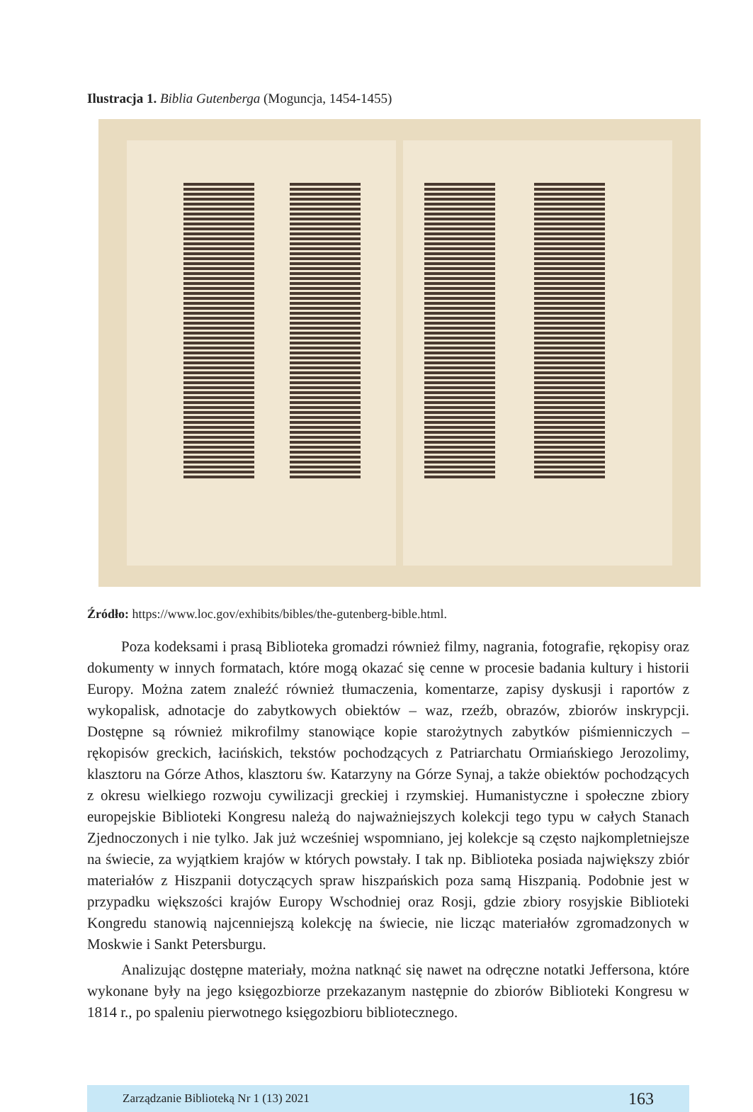Ilustracja 1. Biblia Gutenberga (Moguncja, 1454-1455)
Źródło: https://www.loc.gov/exhibits/bibles/the-gutenberg-bible.html.
Poza kodeksami i prasą Biblioteka gromadzi również filmy, nagrania, fotografie, rękopisy oraz dokumenty w innych formatach, które mogą okazać się cenne w procesie badania kultury i historii Europy. Można zatem znaleźć również tłumaczenia, komentarze, zapisy dyskusji i raportów z wykopalisk, adnotacje do zabytkowych obiektów – waz, rzeźb, obrazów, zbiorów inskrypcji. Dostępne są również mikrofilmy stanowiące kopie starożytnych zabytków piśmienniczych – rękopisów greckich, łacińskich, tekstów pochodzących z Patriarchatu Ormiańskiego Jerozolimy, klasztoru na Górze Athos, klasztoru św. Katarzyny na Górze Synaj, a także obiektów pochodzących z okresu wielkiego rozwoju cywilizacji greckiej i rzymskiej. Humanistyczne i społeczne zbiory europejskie Biblioteki Kongresu należą do najważniejszych kolekcji tego typu w całych Stanach Zjednoczonych i nie tylko. Jak już wcześniej wspomniano, jej kolekcje są często najkompletniejsze na świecie, za wyjątkiem krajów w których powstały. I tak np. Biblioteka posiada największy zbiór materiałów z Hiszpanii dotyczących spraw hiszpańskich poza samą Hiszpanią. Podobnie jest w przypadku większości krajów Europy Wschodniej oraz Rosji, gdzie zbiory rosyjskie Biblioteki Kongredu stanowią najcenniejszą kolekcję na świecie, nie licząc materiałów zgromadzonych w Moskwie i Sankt Petersburgu.
Analizując dostępne materiały, można natknąć się nawet na odręczne notatki Jeffersona, które wykonane były na jego księgozbiorze przekazanym następnie do zbiorów Biblioteki Kongresu w 1814 r., po spaleniu pierwotnego księgozbioru bibliotecznego.
Zarządzanie Biblioteką Nr 1 (13) 2021 163